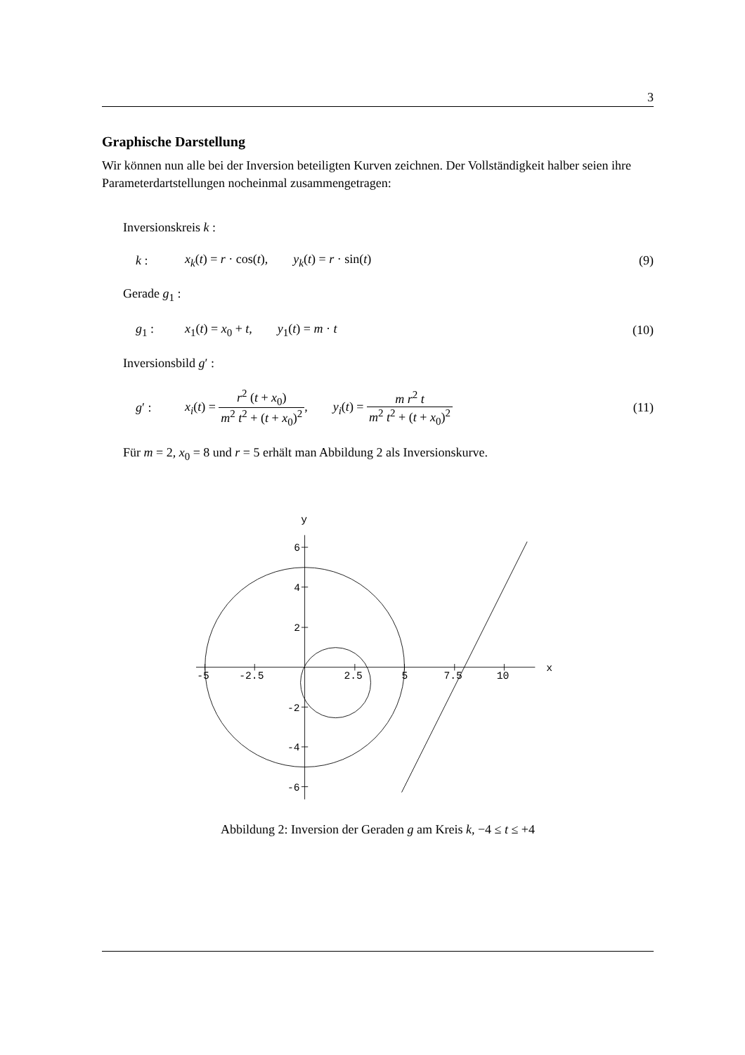3
Graphische Darstellung
Wir können nun alle bei der Inversion beteiligten Kurven zeichnen. Der Vollständigkeit halber seien ihre Parameterdartstellungen nocheinmal zusammengetragen:
Inversionskreis k :
k : x<sub>k</sub>(t) = r · cos(t), y<sub>k</sub>(t) = r · sin(t) (9)
Gerade g<sub>1</sub> :
g<sub>1</sub> : x<sub>1</sub>(t) = x<sub>0</sub> + t, y<sub>1</sub>(t) = m · t (10)
Inversionsbild g′ :
g′ : x<sub>i</sub>(t) = r<sup>2</sup> (t + x<sub>0</sub>) m<sup>2</sup> t<sup>2</sup> + (t + x<sub>0</sub>)<sup>2</sup>, y<sub>i</sub>(t) = m r<sup>2</sup> t m<sup>2</sup> t<sup>2</sup> + (t + x<sub>0</sub>)<sup>2</sup> (11)
Für m = 2, x<sub>0</sub> = 8 und r = 5 erhält man Abbildung 2 als Inversionskurve.
y
x
-5
-2.5
2.5
5
7.5
10
6
4
2
-2
-4
-6
Abbildung 2: Inversion der Geraden g am Kreis k, −4 ≤ t ≤ +4